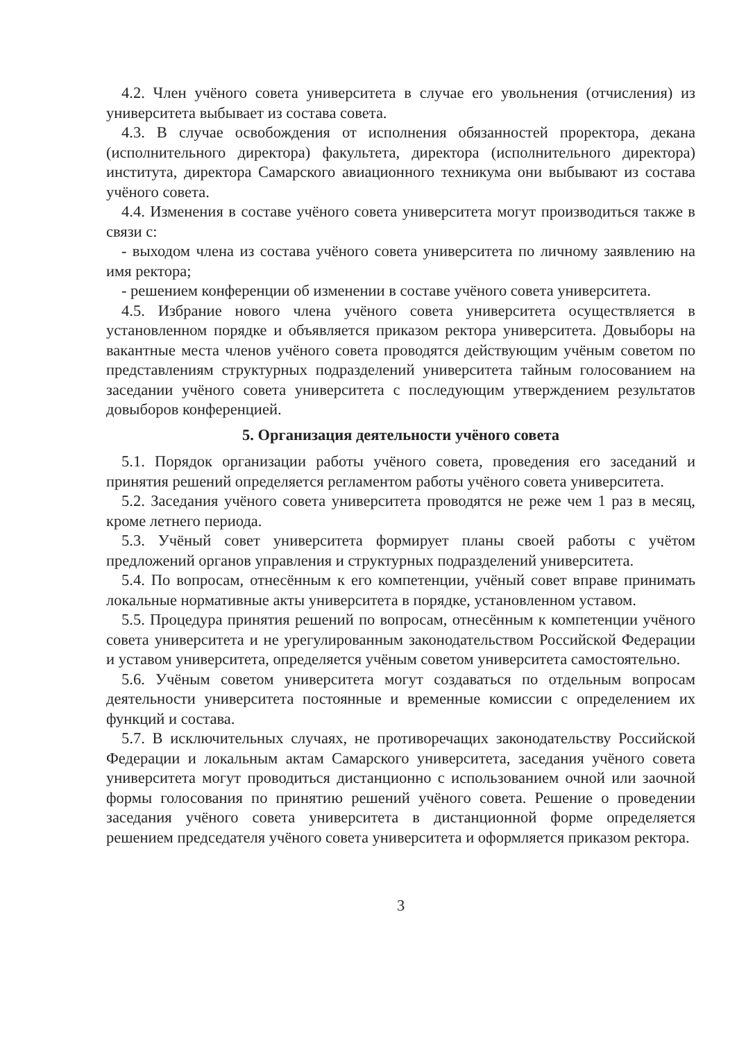4.2. Член учёного совета университета в случае его увольнения (отчисления) из университета выбывает из состава совета.
4.3. В случае освобождения от исполнения обязанностей проректора, декана (исполнительного директора) факультета, директора (исполнительного директора) института, директора Самарского авиационного техникума они выбывают из состава учёного совета.
4.4. Изменения в составе учёного совета университета могут производиться также в связи с:
- выходом члена из состава учёного совета университета по личному заявлению на имя ректора;
- решением конференции об изменении в составе учёного совета университета.
4.5. Избрание нового члена учёного совета университета осуществляется в установленном порядке и объявляется приказом ректора университета. Довыборы на вакантные места членов учёного совета проводятся действующим учёным советом по представлениям структурных подразделений университета тайным голосованием на заседании учёного совета университета с последующим утверждением результатов довыборов конференцией.
5. Организация деятельности учёного совета
5.1. Порядок организации работы учёного совета, проведения его заседаний и принятия решений определяется регламентом работы учёного совета университета.
5.2. Заседания учёного совета университета проводятся не реже чем 1 раз в месяц, кроме летнего периода.
5.3. Учёный совет университета формирует планы своей работы с учётом предложений органов управления и структурных подразделений университета.
5.4. По вопросам, отнесённым к его компетенции, учёный совет вправе принимать локальные нормативные акты университета в порядке, установленном уставом.
5.5. Процедура принятия решений по вопросам, отнесённым к компетенции учёного совета университета и не урегулированным законодательством Российской Федерации и уставом университета, определяется учёным советом университета самостоятельно.
5.6. Учёным советом университета могут создаваться по отдельным вопросам деятельности университета постоянные и временные комиссии с определением их функций и состава.
5.7. В исключительных случаях, не противоречащих законодательству Российской Федерации и локальным актам Самарского университета, заседания учёного совета университета могут проводиться дистанционно с использованием очной или заочной формы голосования по принятию решений учёного совета. Решение о проведении заседания учёного совета университета в дистанционной форме определяется решением председателя учёного совета университета и оформляется приказом ректора.
3